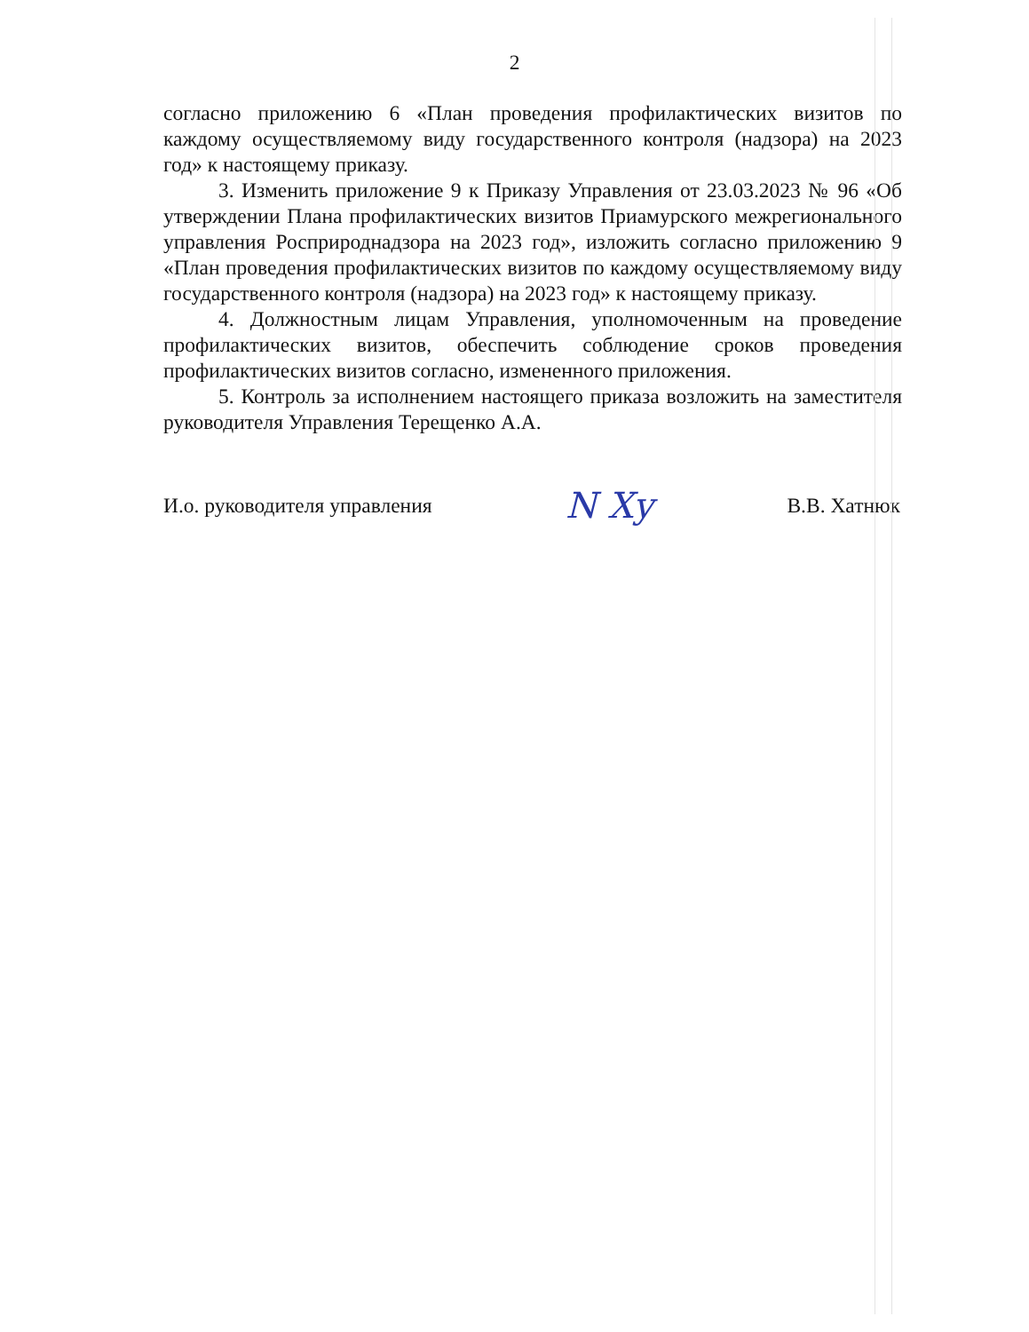2
согласно приложению 6 «План проведения профилактических визитов по каждому осуществляемому виду государственного контроля (надзора) на 2023 год» к настоящему приказу.
3. Изменить приложение 9 к Приказу Управления от 23.03.2023 № 96 «Об утверждении Плана профилактических визитов Приамурского межрегионального управления Росприроднадзора на 2023 год», изложить согласно приложению 9 «План проведения профилактических визитов по каждому осуществляемому виду государственного контроля (надзора) на 2023 год» к настоящему приказу.
4. Должностным лицам Управления, уполномоченным на проведение профилактических визитов, обеспечить соблюдение сроков проведения профилактических визитов согласно, измененного приложения.
5. Контроль за исполнением настоящего приказа возложить на заместителя руководителя Управления Терещенко А.А.
И.о. руководителя управления N Xy В.В. Хатнюк